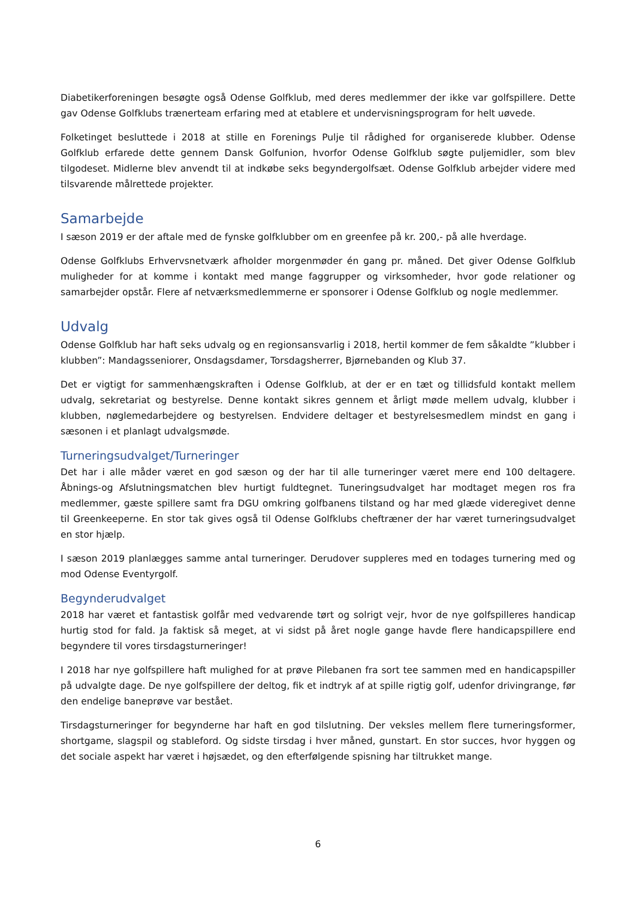Diabetikerforeningen besøgte også Odense Golfklub, med deres medlemmer der ikke var golfspillere. Dette gav Odense Golfklubs trænerteam erfaring med at etablere et undervisningsprogram for helt uøvede.
Folketinget besluttede i 2018 at stille en Forenings Pulje til rådighed for organiserede klubber. Odense Golfklub erfarede dette gennem Dansk Golfunion, hvorfor Odense Golfklub søgte puljemidler, som blev tilgodeset. Midlerne blev anvendt til at indkøbe seks begyndergolfsæt. Odense Golfklub arbejder videre med tilsvarende målrettede projekter.
Samarbejde
I sæson 2019 er der aftale med de fynske golfklubber om en greenfee på kr. 200,- på alle hverdage.
Odense Golfklubs Erhvervsnetværk afholder morgenmøder én gang pr. måned. Det giver Odense Golfklub muligheder for at komme i kontakt med mange faggrupper og virksomheder, hvor gode relationer og samarbejder opstår. Flere af netværksmedlemmerne er sponsorer i Odense Golfklub og nogle medlemmer.
Udvalg
Odense Golfklub har haft seks udvalg og en regionsansvarlig i 2018, hertil kommer de fem såkaldte ”klubber i klubben”: Mandagsseniorer, Onsdagsdamer, Torsdagsherrer, Bjørnebanden og Klub 37.
Det er vigtigt for sammenhængskraften i Odense Golfklub, at der er en tæt og tillidsfuld kontakt mellem udvalg, sekretariat og bestyrelse. Denne kontakt sikres gennem et årligt møde mellem udvalg, klubber i klubben, nøglemedarbejdere og bestyrelsen. Endvidere deltager et bestyrelsesmedlem mindst en gang i sæsonen i et planlagt udvalgsmøde.
Turneringsudvalget/Turneringer
Det har i alle måder været en god sæson og der har til alle turneringer været mere end 100 deltagere. Åbnings-og Afslutningsmatchen blev hurtigt fuldtegnet. Tuneringsudvalget har modtaget megen ros fra medlemmer, gæste spillere samt fra DGU omkring golfbanens tilstand og har med glæde videregivet denne til Greenkeeperne. En stor tak gives også til Odense Golfklubs cheftræner der har været turneringsudvalget en stor hjælp.
I sæson 2019 planlægges samme antal turneringer. Derudover suppleres med en todages turnering med og mod Odense Eventyrgolf.
Begynderudvalget
2018 har været et fantastisk golfår med vedvarende tørt og solrigt vejr, hvor de nye golfspilleres handicap hurtig stod for fald. Ja faktisk så meget, at vi sidst på året nogle gange havde flere handicapspillere end begyndere til vores tirsdagsturneringer!
I 2018 har nye golfspillere haft mulighed for at prøve Pilebanen fra sort tee sammen med en handicapspiller på udvalgte dage. De nye golfspillere der deltog, fik et indtryk af at spille rigtig golf, udenfor drivingrange, før den endelige baneprøve var bestået.
Tirsdagsturneringer for begynderne har haft en god tilslutning. Der veksles mellem flere turneringsformer, shortgame, slagspil og stableford. Og sidste tirsdag i hver måned, gunstart. En stor succes, hvor hyggen og det sociale aspekt har været i højsædet, og den efterfølgende spisning har tiltrukket mange.
6